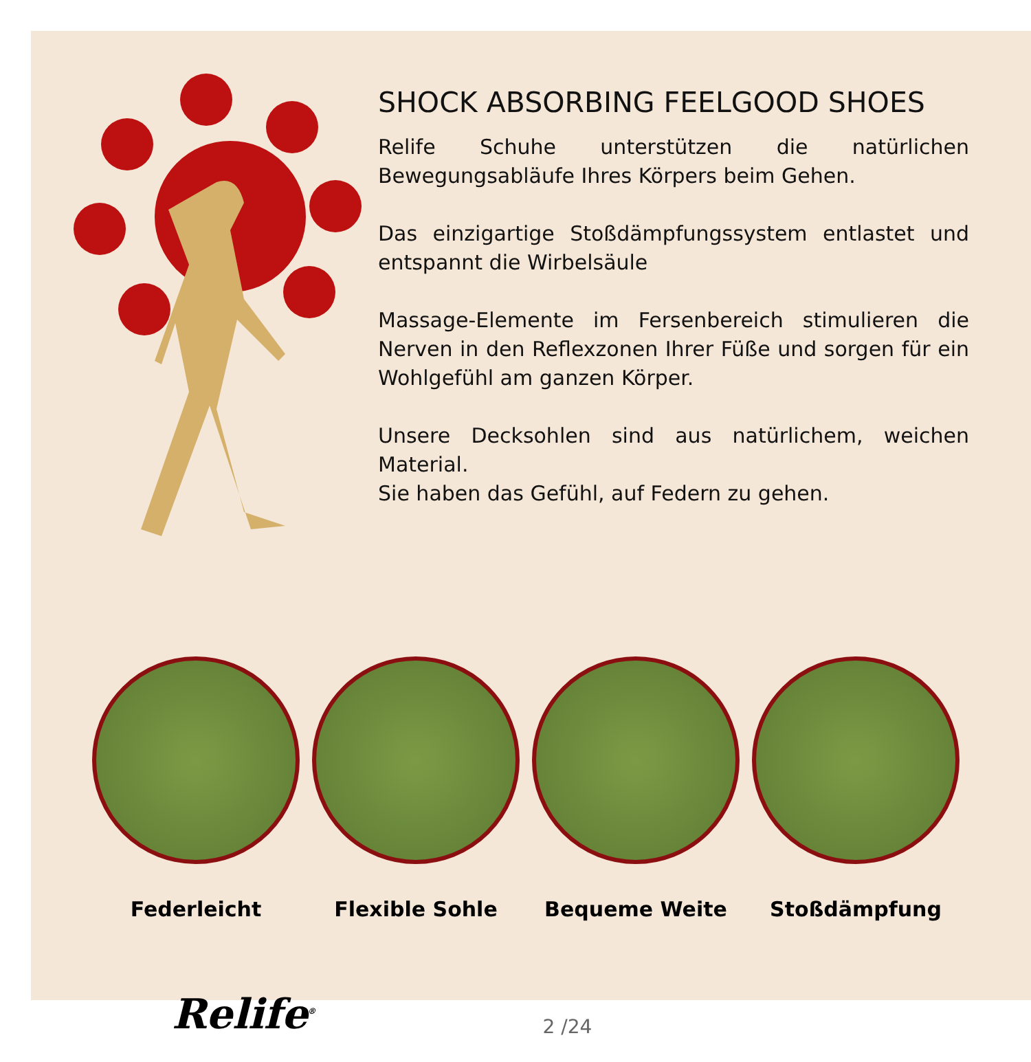SHOCK ABSORBING FEELGOOD SHOES
Relife Schuhe unterstützen die natürlichen Bewegungsabläufe Ihres Körpers beim Gehen.
Das einzigartige Stoßdämpfungssystem entlastet und entspannt die Wirbelsäule
Massage-Elemente im Fersenbereich stimulieren die Nerven in den Reflexzonen Ihrer Füße und sorgen für ein Wohlgefühl am ganzen Körper.
Unsere Decksohlen sind aus natürlichem, weichen Material.
Sie haben das Gefühl, auf Federn zu gehen.
Federleicht Flexible Sohle Bequeme Weite Stoßdämpfung
Relife<sup>®</sup>
2 /24